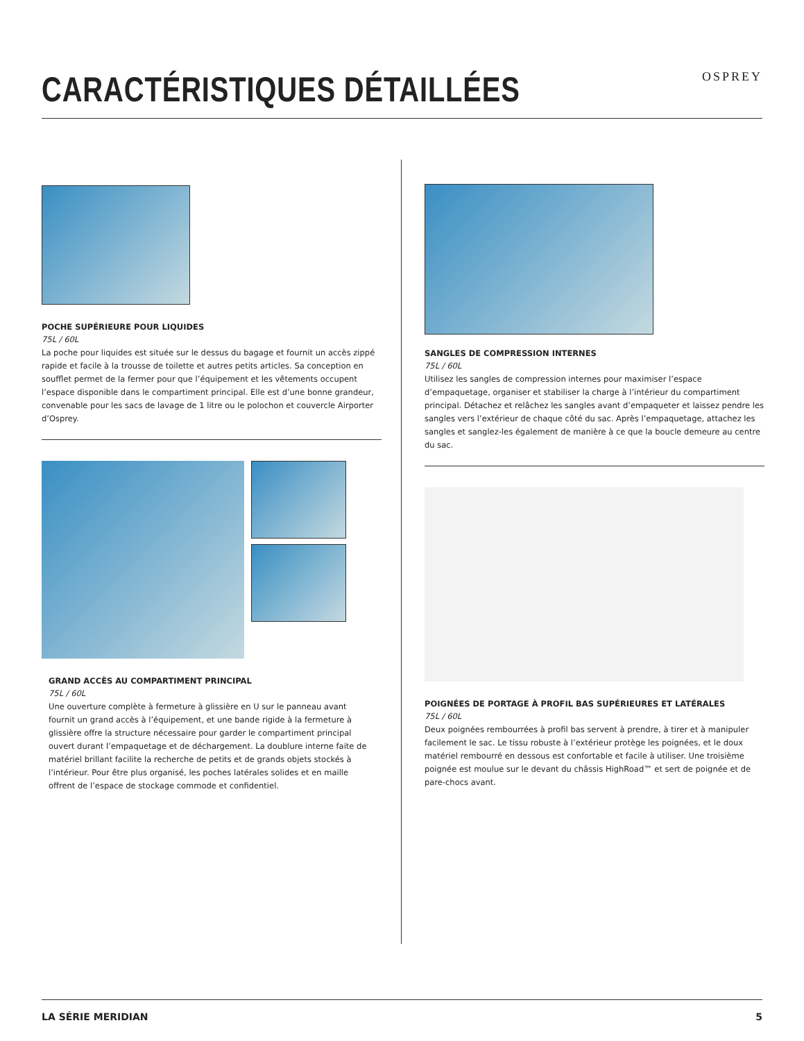CARACTÉRISTIQUES DÉTAILLÉES
OSPREY
POCHE SUPÉRIEURE POUR LIQUIDES
75L / 60L
La poche pour liquides est située sur le dessus du bagage et fournit un accès zippé rapide et facile à la trousse de toilette et autres petits articles. Sa conception en soufflet permet de la fermer pour que l’équipement et les vêtements occupent l’espace disponible dans le compartiment principal. Elle est d’une bonne grandeur, convenable pour les sacs de lavage de 1 litre ou le polochon et couvercle Airporter d’Osprey.
GRAND ACCÈS AU COMPARTIMENT PRINCIPAL
75L / 60L
Une ouverture complète à fermeture à glissière en U sur le panneau avant fournit un grand accès à l’équipement, et une bande rigide à la fermeture à glissière offre la structure nécessaire pour garder le compartiment principal ouvert durant l’empaquetage et de déchargement. La doublure interne faite de matériel brillant facilite la recherche de petits et de grands objets stockés à l’intérieur. Pour être plus organisé, les poches latérales solides et en maille offrent de l’espace de stockage commode et confidentiel.
SANGLES DE COMPRESSION INTERNES
75L / 60L
Utilisez les sangles de compression internes pour maximiser l’espace d’empaquetage, organiser et stabiliser la charge à l’intérieur du compartiment principal. Détachez et relâchez les sangles avant d’empaqueter et laissez pendre les sangles vers l’extérieur de chaque côté du sac. Après l’empaquetage, attachez les sangles et sanglez-les également de manière à ce que la boucle demeure au centre du sac.
POIGNÉES DE PORTAGE À PROFIL BAS SUPÉRIEURES ET LATÉRALES
75L / 60L
Deux poignées rembourrées à profil bas servent à prendre, à tirer et à manipuler facilement le sac. Le tissu robuste à l’extérieur protège les poignées, et le doux matériel rembourré en dessous est confortable et facile à utiliser. Une troisième poignée est moulue sur le devant du châssis HighRoad™ et sert de poignée et de pare-chocs avant.
LA SÉRIE MERIDIAN 5